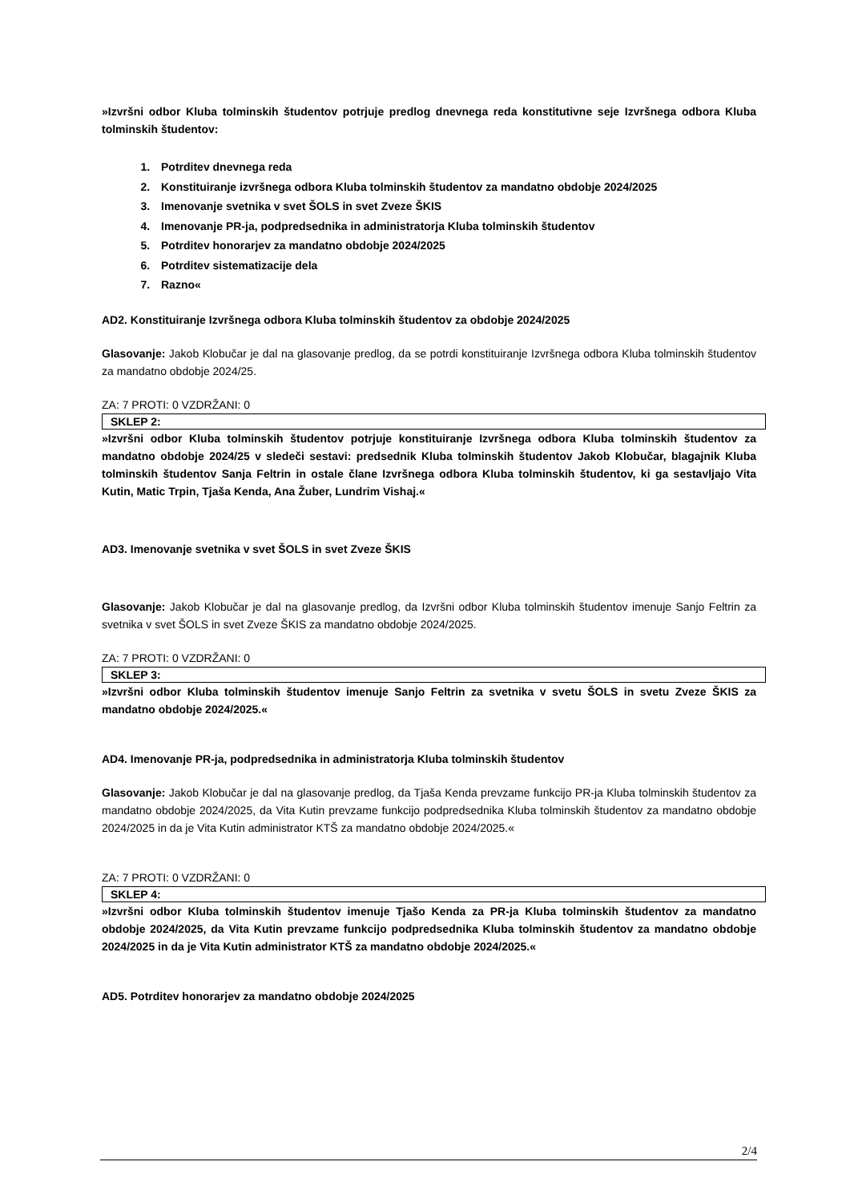»Izvršni odbor Kluba tolminskih študentov potrjuje predlog dnevnega reda konstitutivne seje Izvršnega odbora Kluba tolminskih študentov:
1. Potrditev dnevnega reda
2. Konstituiranje izvršnega odbora Kluba tolminskih študentov za mandatno obdobje 2024/2025
3. Imenovanje svetnika v svet ŠOLS in svet Zveze ŠKIS
4. Imenovanje PR-ja, podpredsednika in administratorja Kluba tolminskih študentov
5. Potrditev honorarjev za mandatno obdobje 2024/2025
6. Potrditev sistematizacije dela
7. Razno«
AD2. Konstituiranje Izvršnega odbora Kluba tolminskih študentov za obdobje 2024/2025
Glasovanje: Jakob Klobučar je dal na glasovanje predlog, da se potrdi konstituiranje Izvršnega odbora Kluba tolminskih študentov za mandatno obdobje 2024/25.
ZA: 7 PROTI: 0 VZDRŽANI: 0
SKLEP 2:
»Izvršni odbor Kluba tolminskih študentov potrjuje konstituiranje Izvršnega odbora Kluba tolminskih študentov za mandatno obdobje 2024/25 v sledeči sestavi: predsednik Kluba tolminskih študentov Jakob Klobučar, blagajnik Kluba tolminskih študentov Sanja Feltrin in ostale člane Izvršnega odbora Kluba tolminskih študentov, ki ga sestavljajo Vita Kutin, Matic Trpin, Tjaša Kenda, Ana Žuber, Lundrim Vishaj.«
AD3. Imenovanje svetnika v svet ŠOLS in svet Zveze ŠKIS
Glasovanje: Jakob Klobučar je dal na glasovanje predlog, da Izvršni odbor Kluba tolminskih študentov imenuje Sanjo Feltrin za svetnika v svet ŠOLS in svet Zveze ŠKIS za mandatno obdobje 2024/2025.
ZA: 7 PROTI: 0 VZDRŽANI: 0
SKLEP 3:
»Izvršni odbor Kluba tolminskih študentov imenuje Sanjo Feltrin za svetnika v svetu ŠOLS in svetu Zveze ŠKIS za mandatno obdobje 2024/2025.«
AD4. Imenovanje PR-ja, podpredsednika in administratorja Kluba tolminskih študentov
Glasovanje: Jakob Klobučar je dal na glasovanje predlog, da Tjaša Kenda prevzame funkcijo PR-ja Kluba tolminskih študentov za mandatno obdobje 2024/2025, da Vita Kutin prevzame funkcijo podpredsednika Kluba tolminskih študentov za mandatno obdobje 2024/2025 in da je Vita Kutin administrator KTŠ za mandatno obdobje 2024/2025.«
ZA: 7 PROTI: 0 VZDRŽANI: 0
SKLEP 4:
»Izvršni odbor Kluba tolminskih študentov imenuje Tjašo Kenda za PR-ja Kluba tolminskih študentov za mandatno obdobje 2024/2025, da Vita Kutin prevzame funkcijo podpredsednika Kluba tolminskih študentov za mandatno obdobje 2024/2025 in da je Vita Kutin administrator KTŠ za mandatno obdobje 2024/2025.«
AD5. Potrditev honorarjev za mandatno obdobje 2024/2025
2/4